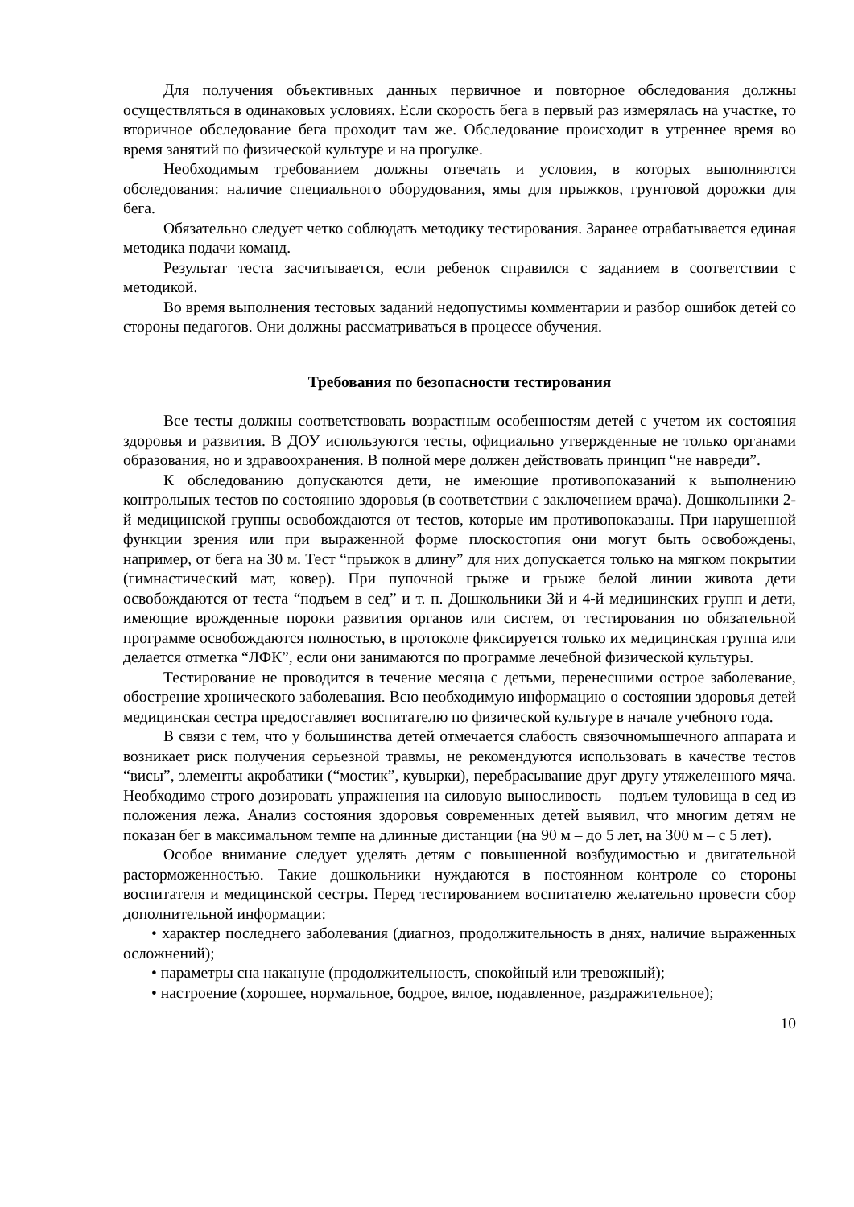Для получения объективных данных первичное и повторное обследования должны осуществляться в одинаковых условиях. Если скорость бега в первый раз измерялась на участке, то вторичное обследование бега проходит там же. Обследование происходит в утреннее время во время занятий по физической культуре и на прогулке.
Необходимым требованием должны отвечать и условия, в которых выполняются обследования: наличие специального оборудования, ямы для прыжков, грунтовой дорожки для бега.
Обязательно следует четко соблюдать методику тестирования. Заранее отрабатывается единая методика подачи команд.
Результат теста засчитывается, если ребенок справился с заданием в соответствии с методикой.
Во время выполнения тестовых заданий недопустимы комментарии и разбор ошибок детей со стороны педагогов. Они должны рассматриваться в процессе обучения.
Требования по безопасности тестирования
Все тесты должны соответствовать возрастным особенностям детей с учетом их состояния здоровья и развития. В ДОУ используются тесты, официально утвержденные не только органами образования, но и здравоохранения. В полной мере должен действовать принцип “не навреди”.
К обследованию допускаются дети, не имеющие противопоказаний к выполнению контрольных тестов по состоянию здоровья (в соответствии с заключением врача). Дошкольники 2-й медицинской группы освобождаются от тестов, которые им противопоказаны. При нарушенной функции зрения или при выраженной форме плоскостопия они могут быть освобождены, например, от бега на 30 м. Тест “прыжок в длину” для них допускается только на мягком покрытии (гимнастический мат, ковер). При пупочной грыже и грыже белой линии живота дети освобождаются от теста “подъем в сед” и т. п. Дошкольники 3й и 4-й медицинских групп и дети, имеющие врожденные пороки развития органов или систем, от тестирования по обязательной программе освобождаются полностью, в протоколе фиксируется только их медицинская группа или делается отметка “ЛФК”, если они занимаются по программе лечебной физической культуры.
Тестирование не проводится в течение месяца с детьми, перенесшими острое заболевание, обострение хронического заболевания. Всю необходимую информацию о состоянии здоровья детей медицинская сестра предоставляет воспитателю по физической культуре в начале учебного года.
В связи с тем, что у большинства детей отмечается слабость связочномышечного аппарата и возникает риск получения серьезной травмы, не рекомендуются использовать в качестве тестов “висы”, элементы акробатики (“мостик”, кувырки), перебрасывание друг другу утяжеленного мяча. Необходимо строго дозировать упражнения на силовую выносливость – подъем туловища в сед из положения лежа. Анализ состояния здоровья современных детей выявил, что многим детям не показан бег в максимальном темпе на длинные дистанции (на 90 м – до 5 лет, на 300 м – с 5 лет).
Особое внимание следует уделять детям с повышенной возбудимостью и двигательной расторможенностью. Такие дошкольники нуждаются в постоянном контроле со стороны воспитателя и медицинской сестры. Перед тестированием воспитателю желательно провести сбор дополнительной информации:
• характер последнего заболевания (диагноз, продолжительность в днях, наличие выраженных осложнений);
• параметры сна накануне (продолжительность, спокойный или тревожный);
• настроение (хорошее, нормальное, бодрое, вялое, подавленное, раздражительное);
10